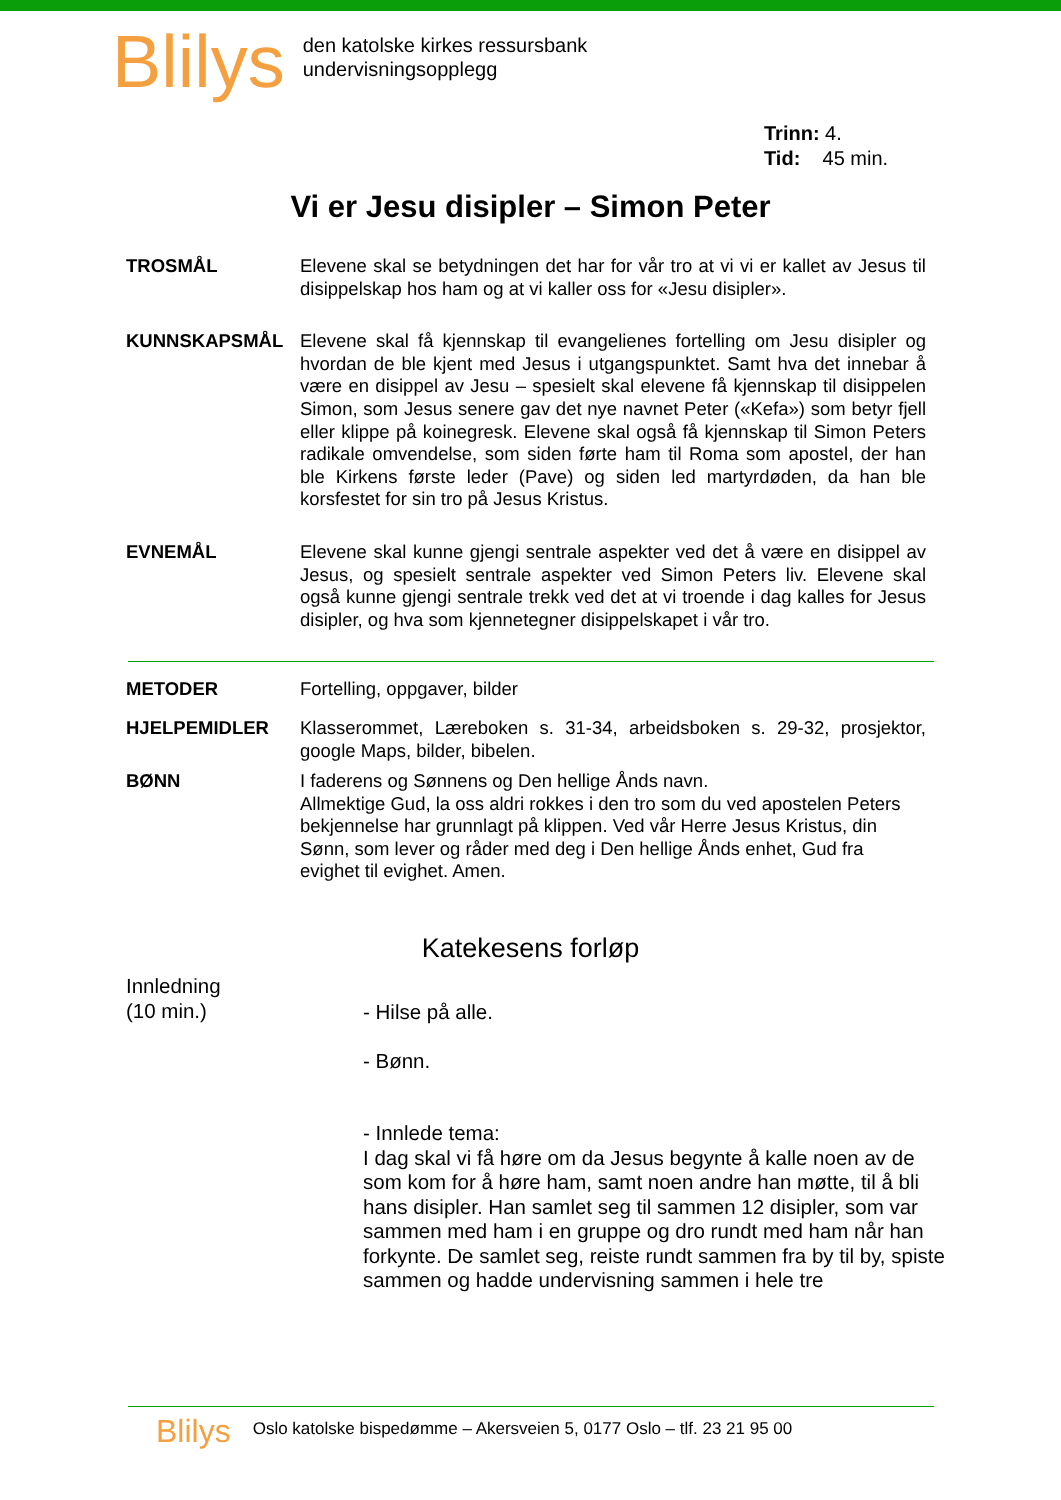Blilys
den katolske kirkes ressursbank
undervisningsopplegg
Trinn: 4.
Tid: 45 min.
Vi er Jesu disipler – Simon Peter
TROSMÅL Elevene skal se betydningen det har for vår tro at vi vi er kallet av Jesus til disippelskap hos ham og at vi kaller oss for «Jesu disipler».
KUNNSKAPSMÅL Elevene skal få kjennskap til evangelienes fortelling om Jesu disipler og hvordan de ble kjent med Jesus i utgangspunktet. Samt hva det innebar å være en disippel av Jesu – spesielt skal elevene få kjennskap til disippelen Simon, som Jesus senere gav det nye navnet Peter («Kefa») som betyr fjell eller klippe på koinegresk. Elevene skal også få kjennskap til Simon Peters radikale omvendelse, som siden førte ham til Roma som apostel, der han ble Kirkens første leder (Pave) og siden led martyrdøden, da han ble korsfestet for sin tro på Jesus Kristus.
EVNEMÅL Elevene skal kunne gjengi sentrale aspekter ved det å være en disippel av Jesus, og spesielt sentrale aspekter ved Simon Peters liv. Elevene skal også kunne gjengi sentrale trekk ved det at vi troende i dag kalles for Jesus disipler, og hva som kjennetegner disippelskapet i vår tro.
METODER Fortelling, oppgaver, bilder
HJELPEMIDLER Klasserommet, Læreboken s. 31-34, arbeidsboken s. 29-32, prosjektor, google Maps, bilder, bibelen.
BØNN I faderens og Sønnens og Den hellige Ånds navn.
Allmektige Gud, la oss aldri rokkes i den tro som du ved apostelen Peters bekjennelse har grunnlagt på klippen. Ved vår Herre Jesus Kristus, din Sønn, som lever og råder med deg i Den hellige Ånds enhet, Gud fra evighet til evighet. Amen.
Katekesens forløp
Innledning
(10 min.)
- Hilse på alle.
- Bønn.
- Innlede tema:
I dag skal vi få høre om da Jesus begynte å kalle noen av de som kom for å høre ham, samt noen andre han møtte, til å bli hans disipler. Han samlet seg til sammen 12 disipler, som var sammen med ham i en gruppe og dro rundt med ham når han forkynte. De samlet seg, reiste rundt sammen fra by til by, spiste sammen og hadde undervisning sammen i hele tre
Blilys
Oslo katolske bispedømme – Akersveien 5, 0177 Oslo – tlf. 23 21 95 00